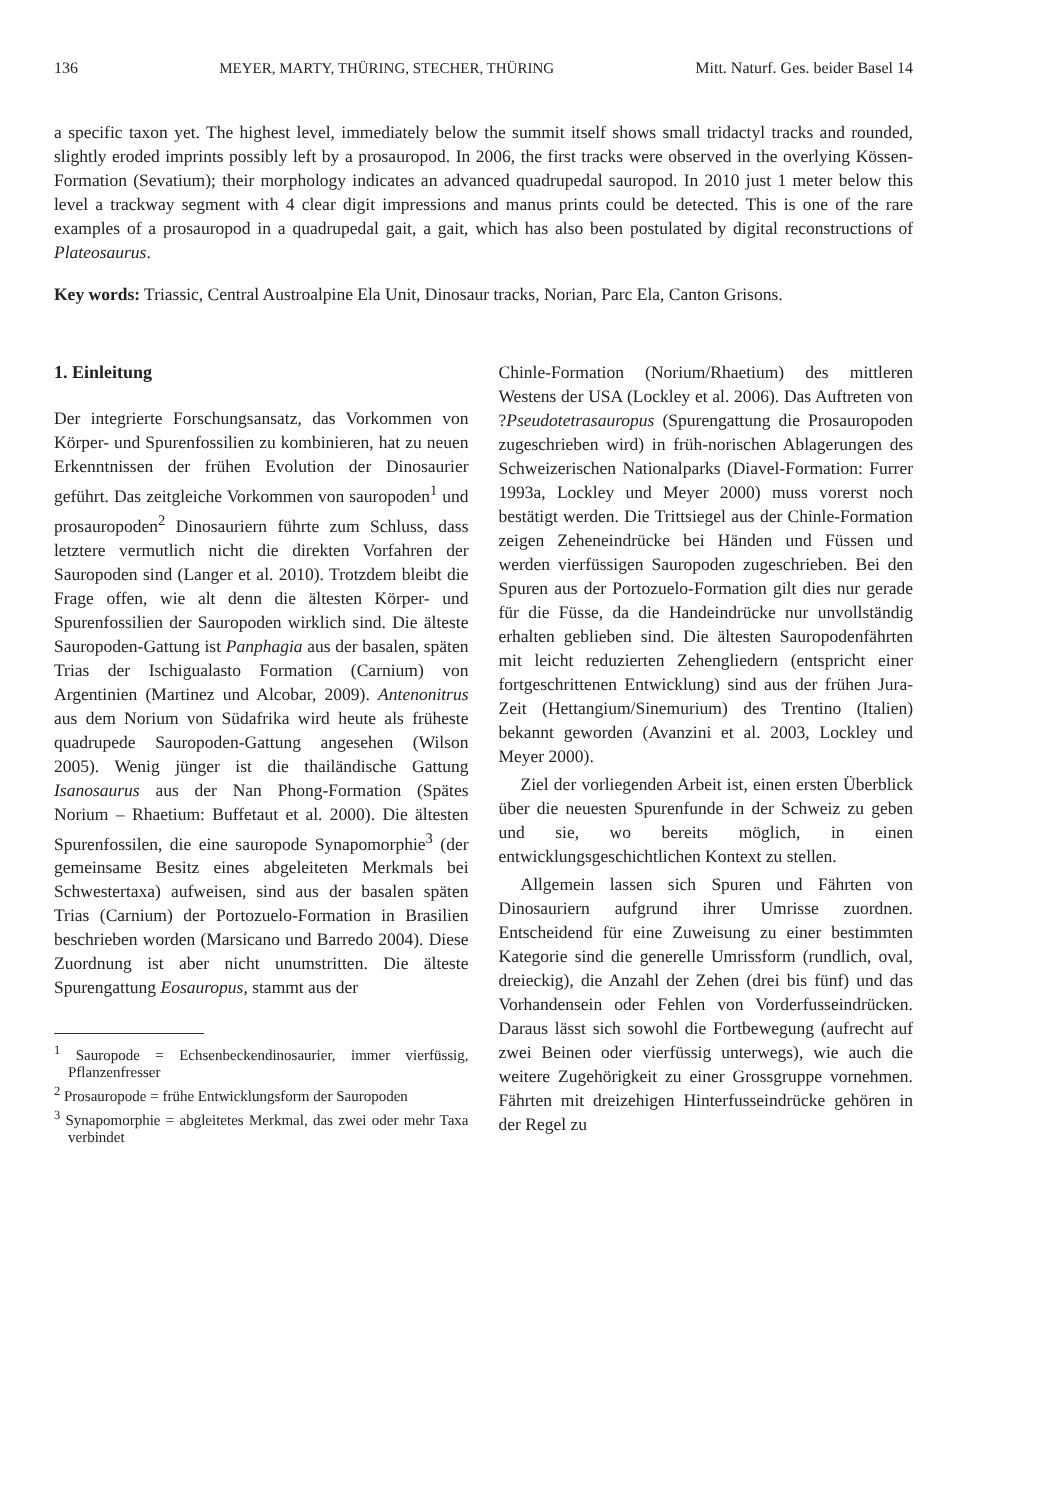136 MEYER, MARTY, THÜRING, STECHER, THÜRING Mitt. Naturf. Ges. beider Basel 14
a specific taxon yet. The highest level, immediately below the summit itself shows small tridactyl tracks and rounded, slightly eroded imprints possibly left by a prosauropod. In 2006, the first tracks were observed in the overlying Kössen-Formation (Sevatium); their morphology indicates an advanced quadrupedal sauropod. In 2010 just 1 meter below this level a trackway segment with 4 clear digit impressions and manus prints could be detected. This is one of the rare examples of a prosauropod in a quadrupedal gait, a gait, which has also been postulated by digital reconstructions of Plateosaurus.
Key words: Triassic, Central Austroalpine Ela Unit, Dinosaur tracks, Norian, Parc Ela, Canton Grisons.
1. Einleitung
Der integrierte Forschungsansatz, das Vorkommen von Körper- und Spurenfossilien zu kombinieren, hat zu neuen Erkenntnissen der frühen Evolution der Dinosaurier geführt. Das zeitgleiche Vorkommen von sauropoden<sup>1</sup> und prosauropoden<sup>2</sup> Dinosauriern führte zum Schluss, dass letztere vermutlich nicht die direkten Vorfahren der Sauropoden sind (Langer et al. 2010). Trotzdem bleibt die Frage offen, wie alt denn die ältesten Körper- und Spurenfossilien der Sauropoden wirklich sind. Die älteste Sauropoden-Gattung ist Panphagia aus der basalen, späten Trias der Ischigualasto Formation (Carnium) von Argentinien (Martinez und Alcobar, 2009). Antenonitrus aus dem Norium von Südafrika wird heute als früheste quadrupede Sauropoden-Gattung angesehen (Wilson 2005). Wenig jünger ist die thailändische Gattung Isanosaurus aus der Nan Phong-Formation (Spätes Norium – Rhaetium: Buffetaut et al. 2000). Die ältesten Spurenfossilen, die eine sauropode Synapomorphie<sup>3</sup> (der gemeinsame Besitz eines abgeleiteten Merkmals bei Schwestertaxa) aufweisen, sind aus der basalen späten Trias (Carnium) der Portozuelo-Formation in Brasilien beschrieben worden (Marsicano und Barredo 2004). Diese Zuordnung ist aber nicht unumstritten. Die älteste Spurengattung Eosauropus, stammt aus der
<sup>1</sup> Sauropode = Echsenbeckendinosaurier, immer vierfüssig, Pflanzenfresser
<sup>2</sup> Prosauropode = frühe Entwicklungsform der Sauropoden
<sup>3</sup> Synapomorphie = abgleitetes Merkmal, das zwei oder mehr Taxa verbindet
Chinle-Formation (Norium/Rhaetium) des mittleren Westens der USA (Lockley et al. 2006). Das Auftreten von ?Pseudotetrasauropus (Spurengattung die Prosauropoden zugeschrieben wird) in früh-norischen Ablagerungen des Schweizerischen Nationalparks (Diavel-Formation: Furrer 1993a, Lockley und Meyer 2000) muss vorerst noch bestätigt werden. Die Trittsiegel aus der Chinle-Formation zeigen Zeheneindrücke bei Händen und Füssen und werden vierfüssigen Sauropoden zugeschrieben. Bei den Spuren aus der Portozuelo-Formation gilt dies nur gerade für die Füsse, da die Handeindrücke nur unvollständig erhalten geblieben sind. Die ältesten Sauropodenfährten mit leicht reduzierten Zehengliedern (entspricht einer fortgeschrittenen Entwicklung) sind aus der frühen Jura-Zeit (Hettangium/Sinemurium) des Trentino (Italien) bekannt geworden (Avanzini et al. 2003, Lockley und Meyer 2000).
Ziel der vorliegenden Arbeit ist, einen ersten Überblick über die neuesten Spurenfunde in der Schweiz zu geben und sie, wo bereits möglich, in einen entwicklungsgeschichtlichen Kontext zu stellen.
Allgemein lassen sich Spuren und Fährten von Dinosauriern aufgrund ihrer Umrisse zuordnen. Entscheidend für eine Zuweisung zu einer bestimmten Kategorie sind die generelle Umrissform (rundlich, oval, dreieckig), die Anzahl der Zehen (drei bis fünf) und das Vorhandensein oder Fehlen von Vorderfusseindrücken. Daraus lässt sich sowohl die Fortbewegung (aufrecht auf zwei Beinen oder vierfüssig unterwegs), wie auch die weitere Zugehörigkeit zu einer Grossgruppe vornehmen. Fährten mit dreizehigen Hinterfusseindrücke gehören in der Regel zu